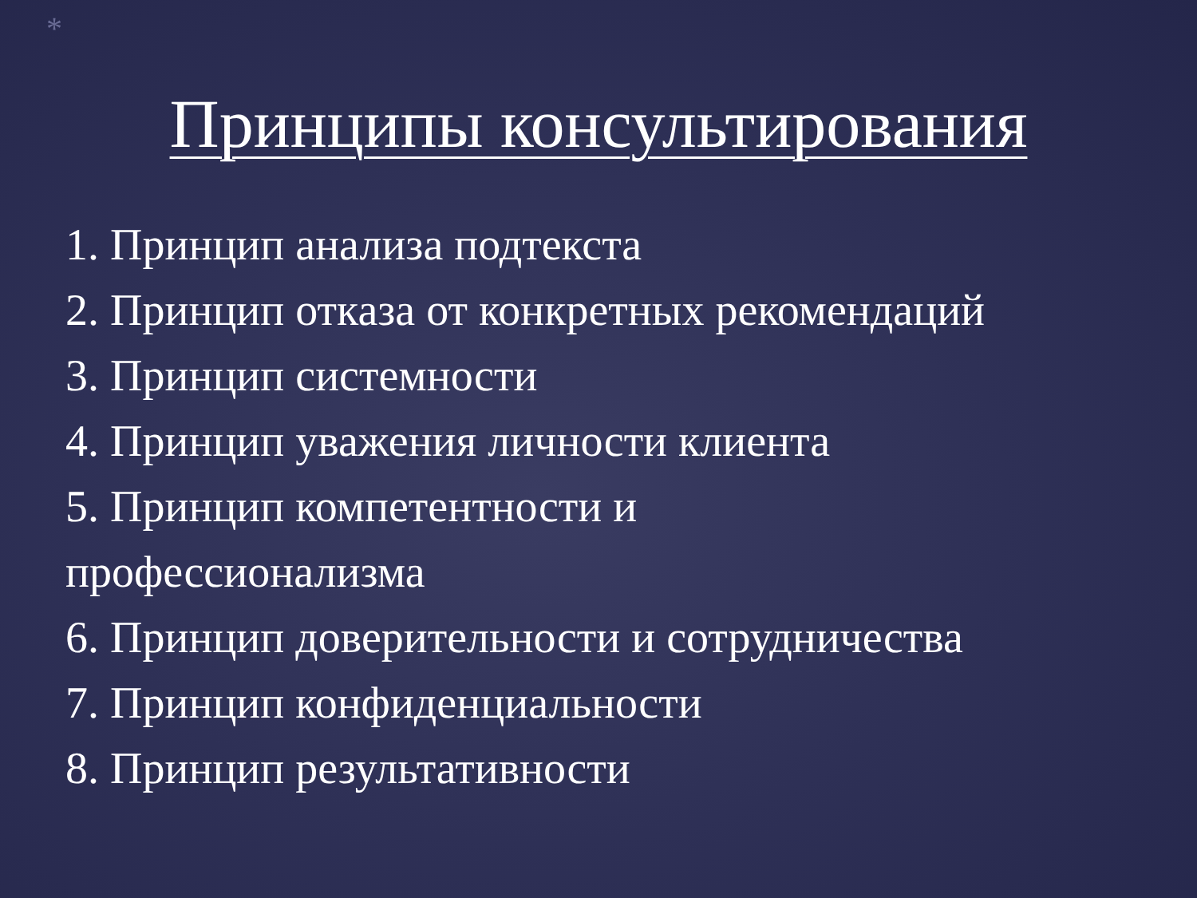*
Принципы консультирования
1. Принцип анализа подтекста
2. Принцип отказа от конкретных рекомендаций
3. Принцип системности
4. Принцип уважения личности клиента
5. Принцип компетентности и
профессионализма
6. Принцип доверительности и сотрудничества
7. Принцип конфиденциальности
8. Принцип результативности